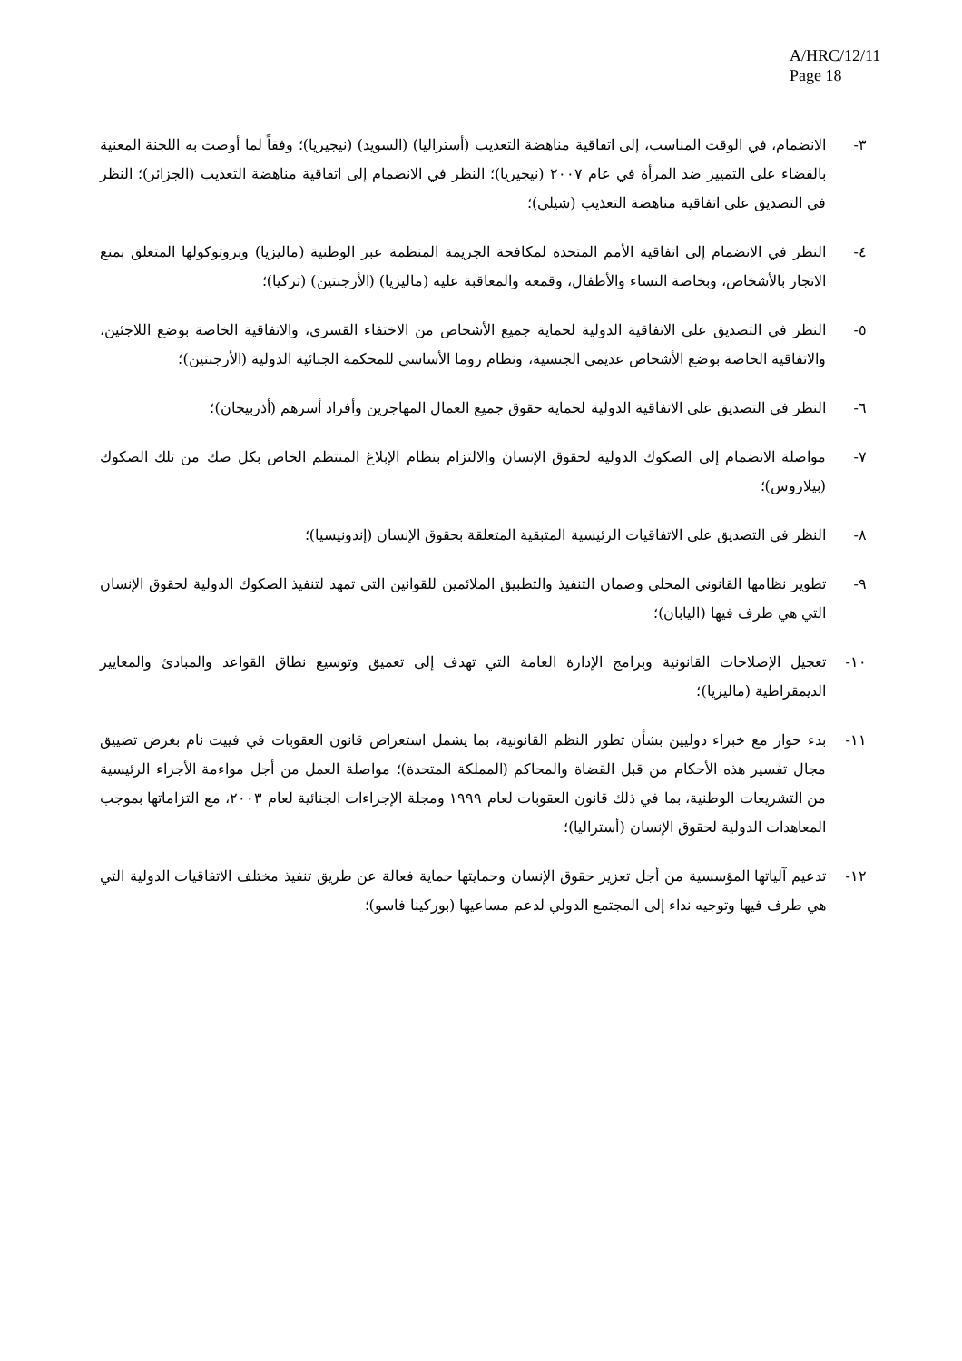A/HRC/12/11
Page 18
٣- الانضمام، في الوقت المناسب، إلى اتفاقية مناهضة التعذيب (أستراليا) (السويد) (نيجيريا)؛ وفقاً لما أوصت به اللجنة المعنية بالقضاء على التمييز ضد المرأة في عام ٢٠٠٧ (نيجيريا)؛ النظر في الانضمام إلى اتفاقية مناهضة التعذيب (الجزائر)؛ النظر في التصديق على اتفاقية مناهضة التعذيب (شيلي)؛
٤- النظر في الانضمام إلى اتفاقية الأمم المتحدة لمكافحة الجريمة المنظمة عبر الوطنية (ماليزيا) وبروتوكولها المتعلق بمنع الاتجار بالأشخاص، وبخاصة النساء والأطفال، وقمعه والمعاقبة عليه (ماليزيا) (الأرجنتين) (تركيا)؛
٥- النظر في التصديق على الاتفاقية الدولية لحماية جميع الأشخاص من الاختفاء القسري، والاتفاقية الخاصة بوضع اللاجئين، والاتفاقية الخاصة بوضع الأشخاص عديمي الجنسية، ونظام روما الأساسي للمحكمة الجنائية الدولية (الأرجنتين)؛
٦- النظر في التصديق على الاتفاقية الدولية لحماية حقوق جميع العمال المهاجرين وأفراد أسرهم (أذربيجان)؛
٧- مواصلة الانضمام إلى الصكوك الدولية لحقوق الإنسان والالتزام بنظام الإبلاغ المنتظم الخاص بكل صك من تلك الصكوك (بيلاروس)؛
٨- النظر في التصديق على الاتفاقيات الرئيسية المتبقية المتعلقة بحقوق الإنسان (إندونيسيا)؛
٩- تطوير نظامها القانوني المحلي وضمان التنفيذ والتطبيق الملائمين للقوانين التي تمهد لتنفيذ الصكوك الدولية لحقوق الإنسان التي هي طرف فيها (اليابان)؛
١٠- تعجيل الإصلاحات القانونية وبرامج الإدارة العامة التي تهدف إلى تعميق وتوسيع نطاق القواعد والمبادئ والمعايير الديمقراطية (ماليزيا)؛
١١- بدء حوار مع خبراء دوليين بشأن تطور النظم القانونية، بما يشمل استعراض قانون العقوبات في فييت نام بغرض تضييق مجال تفسير هذه الأحكام من قبل القضاة والمحاكم (المملكة المتحدة)؛ مواصلة العمل من أجل مواءمة الأجزاء الرئيسية من التشريعات الوطنية، بما في ذلك قانون العقوبات لعام ١٩٩٩ ومجلة الإجراءات الجنائية لعام ٢٠٠٣، مع التزاماتها بموجب المعاهدات الدولية لحقوق الإنسان (أستراليا)؛
١٢- تدعيم آلياتها المؤسسية من أجل تعزيز حقوق الإنسان وحمايتها حماية فعالة عن طريق تنفيذ مختلف الاتفاقيات الدولية التي هي طرف فيها وتوجيه نداء إلى المجتمع الدولي لدعم مساعيها (بوركينا فاسو)؛